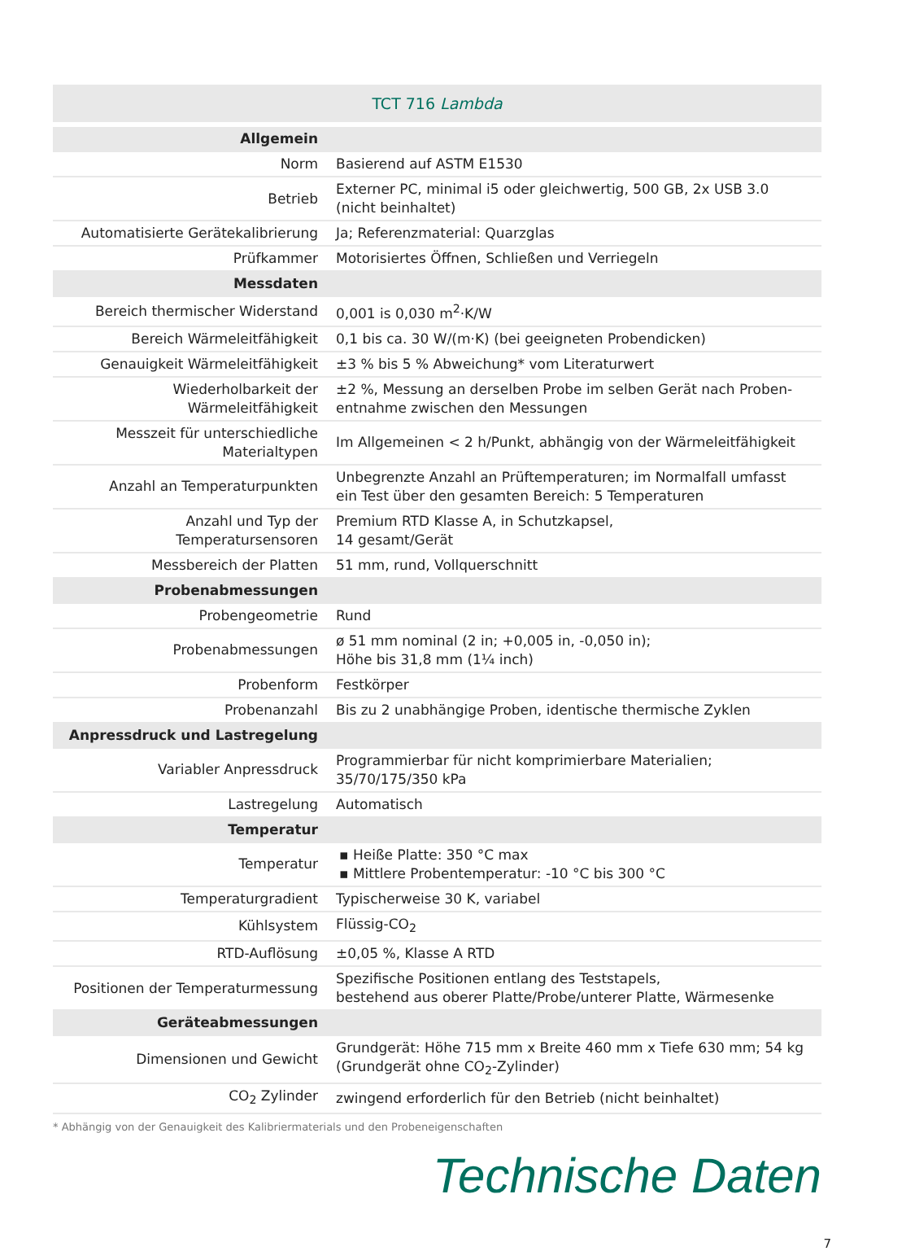TCT 716 Lambda
| Allgemein | |
| Norm | Basierend auf ASTM E1530 |
| Betrieb | Externer PC, minimal i5 oder gleichwertig, 500 GB, 2x USB 3.0 (nicht beinhaltet) |
| Automatisierte Gerätekalibrierung | Ja; Referenzmaterial: Quarzglas |
| Prüfkammer | Motorisiertes Öffnen, Schließen und Verriegeln |
| Messdaten | |
| Bereich thermischer Widerstand | 0,001 is 0,030 m<sup>2</sup>·K/W |
| Bereich Wärmeleitfähigkeit | 0,1 bis ca. 30 W/(m·K) (bei geeigneten Probendicken) |
| Genauigkeit Wärmeleitfähigkeit | ±3 % bis 5 % Abweichung* vom Literaturwert |
| Wiederholbarkeit der Wärmeleitfähigkeit | ±2 %, Messung an derselben Probe im selben Gerät nach Proben- entnahme zwischen den Messungen |
| Messzeit für unterschiedliche Materialtypen | Im Allgemeinen < 2 h/Punkt, abhängig von der Wärmeleitfähigkeit |
| Anzahl an Temperaturpunkten | Unbegrenzte Anzahl an Prüftemperaturen; im Normalfall umfasst ein Test über den gesamten Bereich: 5 Temperaturen |
| Anzahl und Typ der Temperatursensoren | Premium RTD Klasse A, in Schutzkapsel, 14 gesamt/Gerät |
| Messbereich der Platten | 51 mm, rund, Vollquerschnitt |
| Probenabmessungen | |
| Probengeometrie | Rund |
| Probenabmessungen | ø 51 mm nominal (2 in; +0,005 in, -0,050 in); Höhe bis 31,8 mm (1¼ inch) |
| Probenform | Festkörper |
| Probenanzahl | Bis zu 2 unabhängige Proben, identische thermische Zyklen |
| Anpressdruck und Lastregelung | |
| Variabler Anpressdruck | Programmierbar für nicht komprimierbare Materialien; 35/70/175/350 kPa |
| Lastregelung | Automatisch |
| Temperatur | |
| Temperatur | ▪ Heiße Platte: 350 °C max ▪ Mittlere Probentemperatur: -10 °C bis 300 °C |
| Temperaturgradient | Typischerweise 30 K, variabel |
| Kühlsystem | Flüssig-CO<sub>2</sub> |
| RTD-Auflösung | ±0,05 %, Klasse A RTD |
| Positionen der Temperaturmessung | Spezifische Positionen entlang des Teststapels, bestehend aus oberer Platte/Probe/unterer Platte, Wärmesenke |
| Geräteabmessungen | |
| Dimensionen und Gewicht | Grundgerät: Höhe 715 mm x Breite 460 mm x Tiefe 630 mm; 54 kg (Grundgerät ohne CO<sub>2</sub>-Zylinder) |
| CO<sub>2</sub> Zylinder | zwingend erforderlich für den Betrieb (nicht beinhaltet) |
* Abhängig von der Genauigkeit des Kalibriermaterials und den Probeneigenschaften
Technische Daten
7